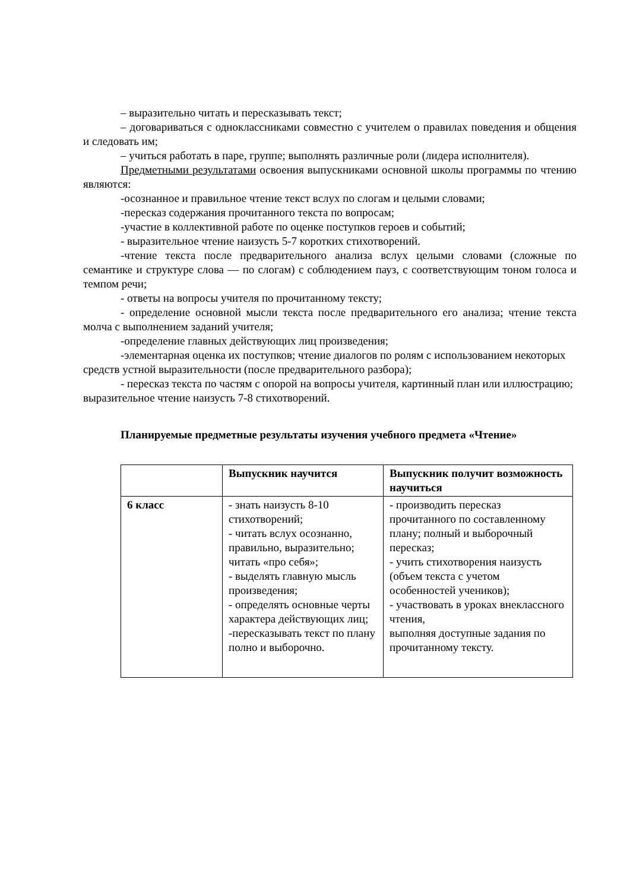– выразительно читать и пересказывать текст;
– договариваться с одноклассниками совместно с учителем о правилах поведения и общения и следовать им;
– учиться работать в паре, группе; выполнять различные роли (лидера исполнителя).
Предметными результатами освоения выпускниками основной школы программы по чтению являются:
-осознанное и правильное чтение текст вслух по слогам и целыми словами;
-пересказ содержания прочитанного текста по вопросам;
-участие в коллективной работе по оценке поступков героев и событий;
- выразительное чтение наизусть 5-7 коротких стихотворений.
-чтение текста после предварительного анализа вслух целыми словами (сложные по семантике и структуре слова — по слогам) с соблюдением пауз, с соответствующим тоном голоса и темпом речи;
- ответы на вопросы учителя по прочитанному тексту;
- определение основной мысли текста после предварительного его анализа; чтение текста молча с выполнением заданий учителя;
-определение главных действующих лиц произведения;
-элементарная оценка их поступков; чтение диалогов по ролям с использованием некоторых средств устной выразительности (после предварительного разбора);
- пересказ текста по частям с опорой на вопросы учителя, картинный план или иллюстрацию; выразительное чтение наизусть 7-8 стихотворений.
Планируемые предметные результаты изучения учебного предмета «Чтение»
| | Выпускник научится | Выпускник получит возможность научиться |
| 6 класс | - знать наизусть 8-10 стихотворений; - читать вслух осознанно, правильно, выразительно; читать «про себя»; - выделять главную мысль произведения; - определять основные черты характера действующих лиц; -пересказывать текст по плану полно и выборочно. | - производить пересказ прочитанного по составленному плану; полный и выборочный пересказ; - учить стихотворения наизусть (объем текста с учетом особенностей учеников); - участвовать в уроках внеклассного чтения, выполняя доступные задания по прочитанному тексту. |